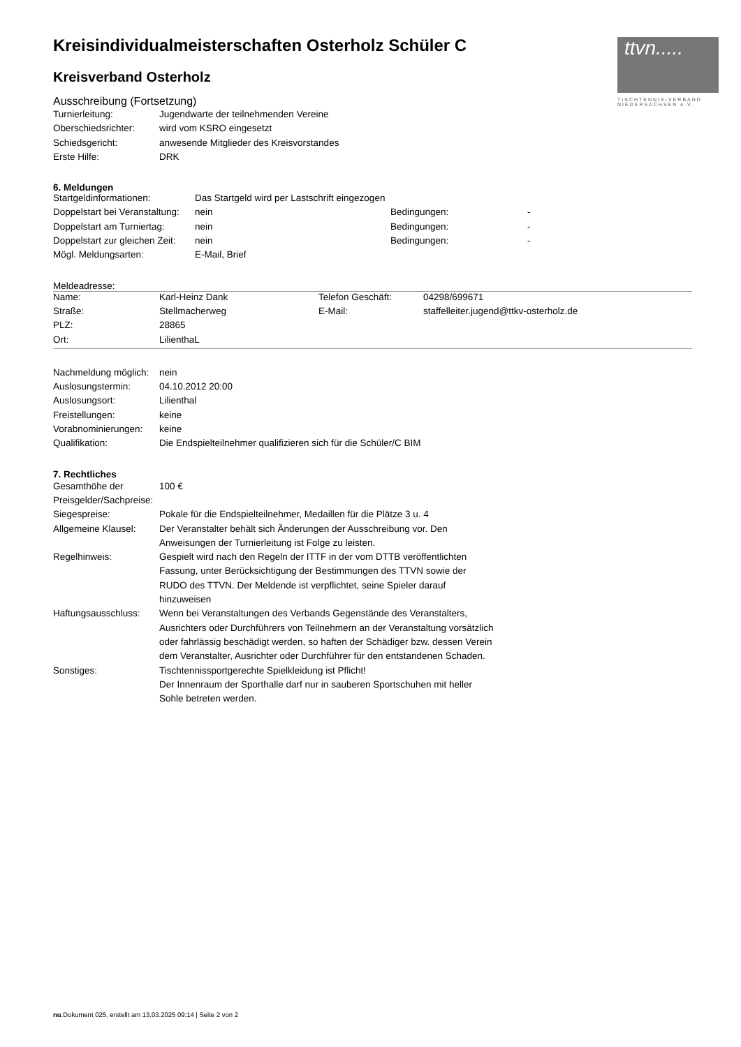ttvn.....
TISCHTENNIS-VERBAND
NIEDERSACHSEN e.V.
Kreisindividualmeisterschaften Osterholz Schüler C
Kreisverband Osterholz
Ausschreibung (Fortsetzung)
| Turnierleitung: | Jugendwarte der teilnehmenden Vereine |
| Oberschiedsrichter: | wird vom KSRO eingesetzt |
| Schiedsgericht: | anwesende Mitglieder des Kreisvorstandes |
| Erste Hilfe: | DRK |
6. Meldungen
| Startgeldinformationen: | Das Startgeld wird per Lastschrift eingezogen | | |
| Doppelstart bei Veranstaltung: | nein | Bedingungen: | - |
| Doppelstart am Turniertag: | nein | Bedingungen: | - |
| Doppelstart zur gleichen Zeit: | nein | Bedingungen: | - |
| Mögl. Meldungsarten: | E-Mail, Brief | | |
Meldeadresse:
| Name: | Karl-Heinz Dank | Telefon Geschäft: | 04298/699671 |
| Straße: | Stellmacherweg | E-Mail: | staffelleiter.jugend@ttkv-osterholz.de |
| PLZ: | 28865 | | |
| Ort: | LilienthaL | | |
| Nachmeldung möglich: | nein |
| Auslosungstermin: | 04.10.2012 20:00 |
| Auslosungsort: | Lilienthal |
| Freistellungen: | keine |
| Vorabnominierungen: | keine |
| Qualifikation: | Die Endspielteilnehmer qualifizieren sich für die Schüler/C BIM |
7. Rechtliches
| Gesamthöhe der Preisgelder/Sachpreise: | 100 € |
| Siegespreise: | Pokale für die Endspielteilnehmer, Medaillen für die Plätze 3 u. 4 |
| Allgemeine Klausel: | Der Veranstalter behält sich Änderungen der Ausschreibung vor. Den Anweisungen der Turnierleitung ist Folge zu leisten. |
| Regelhinweis: | Gespielt wird nach den Regeln der ITTF in der vom DTTB veröffentlichten Fassung, unter Berücksichtigung der Bestimmungen des TTVN sowie der RUDO des TTVN. Der Meldende ist verpflichtet, seine Spieler darauf hinzuweisen |
| Haftungsausschluss: | Wenn bei Veranstaltungen des Verbands Gegenstände des Veranstalters, Ausrichters oder Durchführers von Teilnehmern an der Veranstaltung vorsätzlich oder fahrlässig beschädigt werden, so haften der Schädiger bzw. dessen Verein dem Veranstalter, Ausrichter oder Durchführer für den entstandenen Schaden. |
| Sonstiges: | Tischtennissportgerechte Spielkleidung ist Pflicht! Der Innenraum der Sporthalle darf nur in sauberen Sportschuhen mit heller Sohle betreten werden. |
nu.Dokument 025, erstellt am 13.03.2025 09:14 | Seite 2 von 2